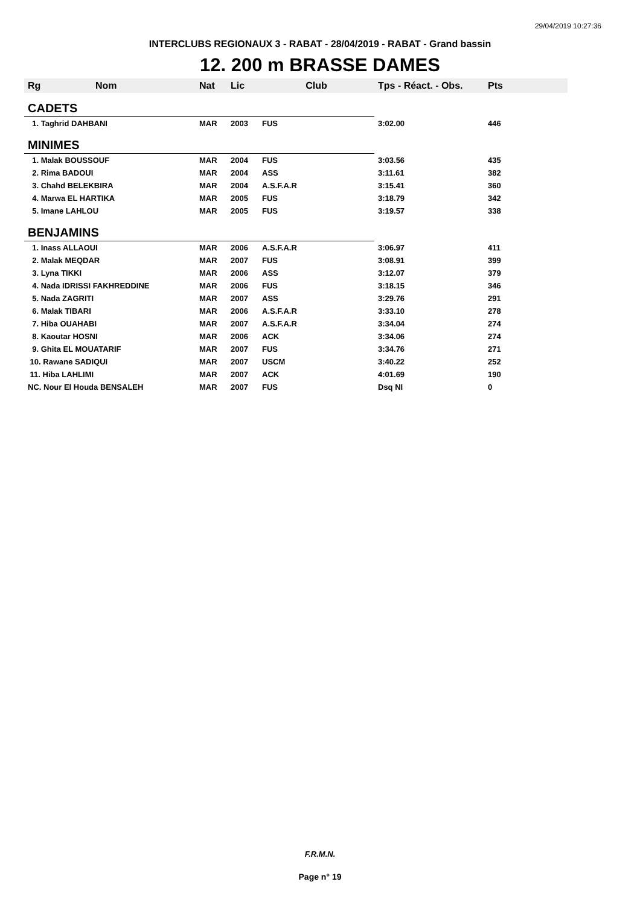29/04/2019 10:27:36
INTERCLUBS REGIONAUX 3 - RABAT - 28/04/2019 - RABAT - Grand bassin
12. 200 m BRASSE DAMES
| Rg | Nom | Nat | Lic | Club | Tps - Réact. - Obs. | Pts |
| --- | --- | --- | --- | --- | --- | --- |
| CADETS | | | | | | |
| 1. Taghrid DAHBANI | | MAR | 2003 | FUS | 3:02.00 | 446 |
| MINIMES | | | | | | |
| 1. Malak BOUSSOUF | | MAR | 2004 | FUS | 3:03.56 | 435 |
| 2. Rima BADOUI | | MAR | 2004 | ASS | 3:11.61 | 382 |
| 3. Chahd BELEKBIRA | | MAR | 2004 | A.S.F.A.R | 3:15.41 | 360 |
| 4. Marwa EL HARTIKA | | MAR | 2005 | FUS | 3:18.79 | 342 |
| 5. Imane LAHLOU | | MAR | 2005 | FUS | 3:19.57 | 338 |
| BENJAMINS | | | | | | |
| 1. Inass ALLAOUI | | MAR | 2006 | A.S.F.A.R | 3:06.97 | 411 |
| 2. Malak MEQDAR | | MAR | 2007 | FUS | 3:08.91 | 399 |
| 3. Lyna TIKKI | | MAR | 2006 | ASS | 3:12.07 | 379 |
| 4. Nada IDRISSI FAKHREDDINE | | MAR | 2006 | FUS | 3:18.15 | 346 |
| 5. Nada ZAGRITI | | MAR | 2007 | ASS | 3:29.76 | 291 |
| 6. Malak TIBARI | | MAR | 2006 | A.S.F.A.R | 3:33.10 | 278 |
| 7. Hiba OUAHABI | | MAR | 2007 | A.S.F.A.R | 3:34.04 | 274 |
| 8. Kaoutar HOSNI | | MAR | 2006 | ACK | 3:34.06 | 274 |
| 9. Ghita EL MOUATARIF | | MAR | 2007 | FUS | 3:34.76 | 271 |
| 10. Rawane SADIQUI | | MAR | 2007 | USCM | 3:40.22 | 252 |
| 11. Hiba LAHLIMI | | MAR | 2007 | ACK | 4:01.69 | 190 |
| NC. Nour El Houda BENSALEH | | MAR | 2007 | FUS | Dsq NI | 0 |
F.R.M.N.
Page n° 19